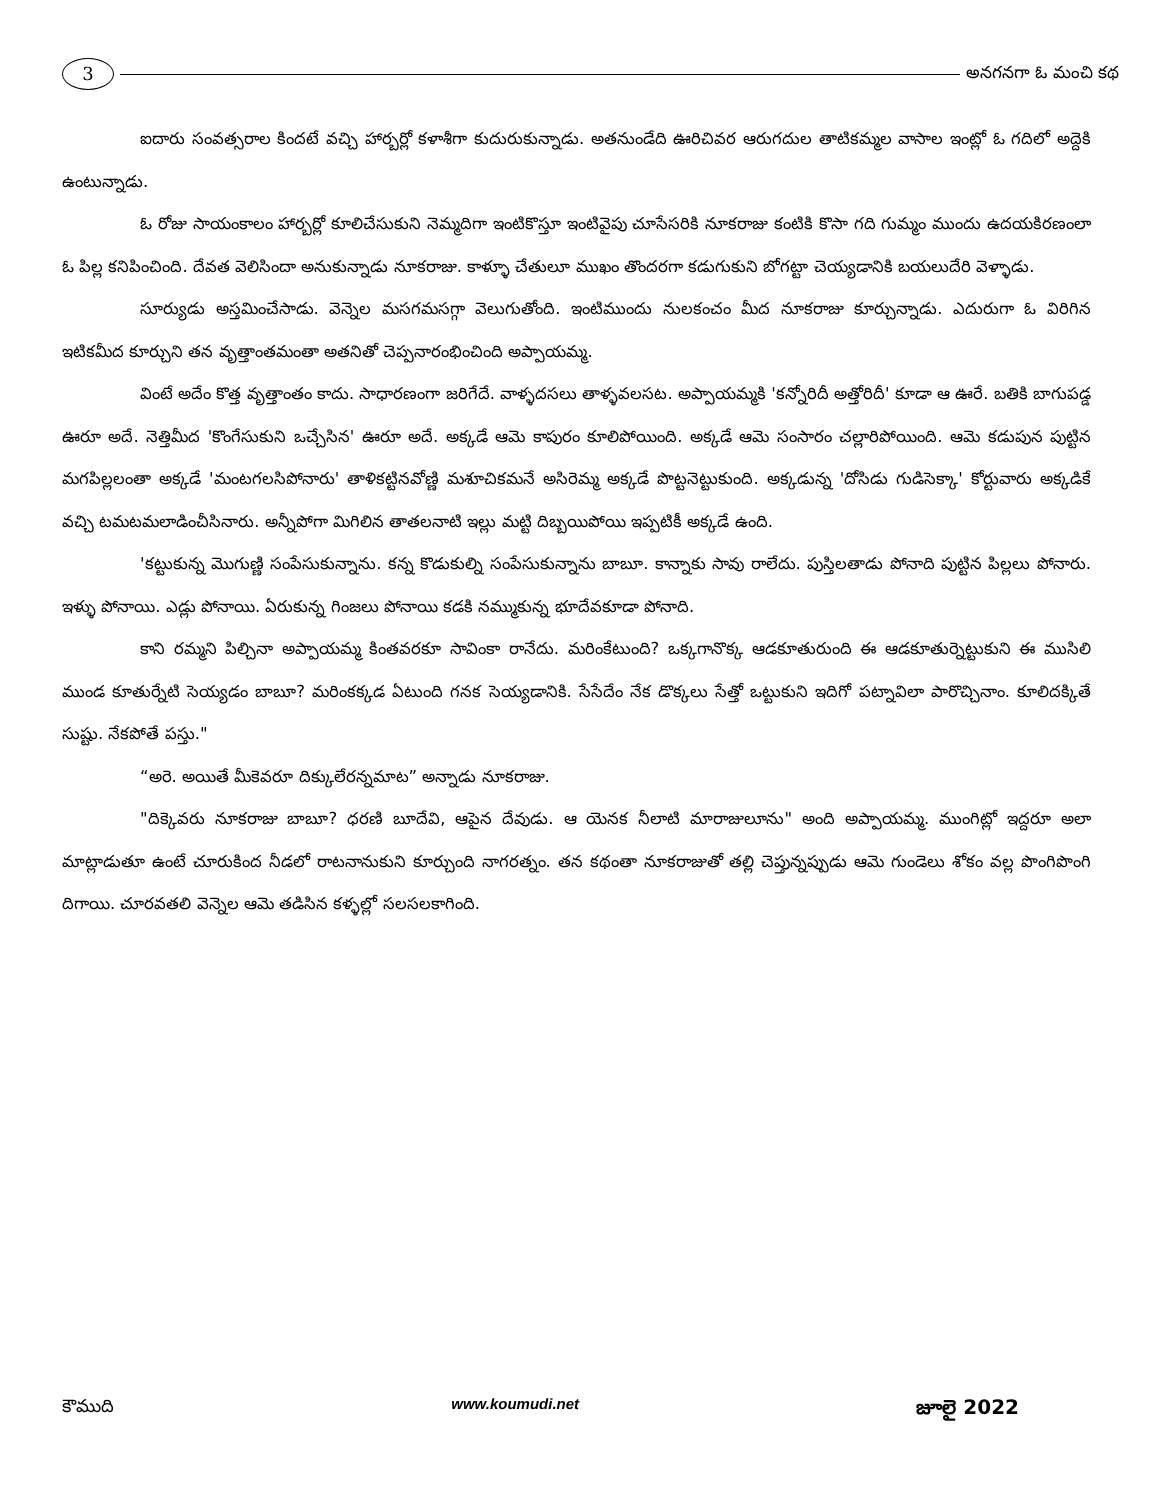3
అనగనగా ఓ మంచి కథ
ఐదారు సంవత్సరాల కిందటే వచ్చి హార్బర్లో కళాశీగా కుదురుకున్నాడు. అతనుండేది ఊరిచివర ఆరుగదుల తాటికమ్మల వాసాల ఇంట్లో ఓ గదిలో అద్దెకి ఉంటున్నాడు.
ఓ రోజు సాయంకాలం హార్బర్లో కూలిచేసుకుని నెమ్మదిగా ఇంటికొస్తూ ఇంటివైపు చూసేసరికి నూకరాజు కంటికి కొసా గది గుమ్మం ముందు ఉదయకిరణంలా ఓ పిల్ల కనిపించింది. దేవత వెలిసిందా అనుకున్నాడు నూకరాజు. కాళ్ళూ చేతులూ ముఖం తొందరగా కడుగుకుని బోగట్టా చెయ్యడానికి బయలుదేరి వెళ్ళాడు.
సూర్యుడు అస్తమించేసాడు. వెన్నెల మసగమసగ్గా వెలుగుతోంది. ఇంటిముందు నులకంచం మీద నూకరాజు కూర్చున్నాడు. ఎదురుగా ఓ విరిగిన ఇటికమీద కూర్చుని తన వృత్తాంతమంతా అతనితో చెప్పనారంభించింది అప్పాయమ్మ.
వింటే అదేం కొత్త వృత్తాంతం కాదు. సాధారణంగా జరిగేదే. వాళ్ళదసలు తాళ్ళవలసట. అప్పాయమ్మకి 'కన్నోరిదీ అత్తోరిదీ' కూడా ఆ ఊరే. బతికి బాగుపడ్డ ఊరూ అదే. నెత్తిమీద 'కొంగేసుకుని ఒచ్చేసిన' ఊరూ అదే. అక్కడే ఆమె కాపురం కూలిపోయింది. అక్కడే ఆమె సంసారం చల్లారిపోయింది. ఆమె కడుపున పుట్టిన మగపిల్లలంతా అక్కడే 'మంటగలసిపోనారు' తాళికట్టినవోణ్ణి మశూచికమనే అసిరెమ్మ అక్కడే పొట్టనెట్టుకుంది. అక్కడున్న 'దోసిడు గుడిసెక్కా' కోర్టువారు అక్కడికే వచ్చి టమటమలాడించీసినారు. అన్నీపోగా మిగిలిన తాతలనాటి ఇల్లు మట్టి దిబ్బయిపోయి ఇప్పటికీ అక్కడే ఉంది.
'కట్టుకున్న మొగుణ్ణి సంపేసుకున్నాను. కన్న కొడుకుల్ని సంపేసుకున్నాను బాబూ. కాన్నాకు సావు రాలేదు. పుస్తిలతాడు పోనాది పుట్టిన పిల్లలు పోనారు. ఇళ్ళు పోనాయి. ఎడ్లు పోనాయి. ఏరుకున్న గింజలు పోనాయి కడకి నమ్ముకున్న భూదేవకూడా పోనాది.
కాని రమ్మని పిల్చినా అప్పాయమ్మ కింతవరకూ సావింకా రానేదు. మరింకేటుంది? ఒక్కగానొక్క ఆడకూతురుంది ఈ ఆడకూతుర్నెట్టుకుని ఈ ముసిలి ముండ కూతుర్నేటి సెయ్యడం బాబూ? మరింకక్కడ ఏటుంది గనక సెయ్యడానికి. సేసేదేం నేక డొక్కలు సేత్తో ఒట్టుకుని ఇదిగో పట్నావిలా పారొచ్చినాం. కూలిదక్కితే సుష్టు. నేకపోతే పస్తు."
“అరె. అయితే మీకెవరూ దిక్కులేరన్నమాట” అన్నాడు నూకరాజు.
"దిక్కెవరు నూకరాజు బాబూ? ధరణి బూదేవి, ఆపైన దేవుడు. ఆ యెనక నీలాటి మారాజులూను" అంది అప్పాయమ్మ. ముంగిట్లో ఇద్దరూ అలా మాట్లాడుతూ ఉంటే చూరుకింద నీడలో రాటనానుకుని కూర్చుంది నాగరత్నం. తన కథంతా నూకరాజుతో తల్లి చెప్తున్నప్పుడు ఆమె గుండెలు శోకం వల్ల పొంగిపొంగి దిగాయి. చూరవతలి వెన్నెల ఆమె తడిసిన కళ్ళల్లో సలసలకాగింది.
కౌముది www.koumudi.net జూలై 2022